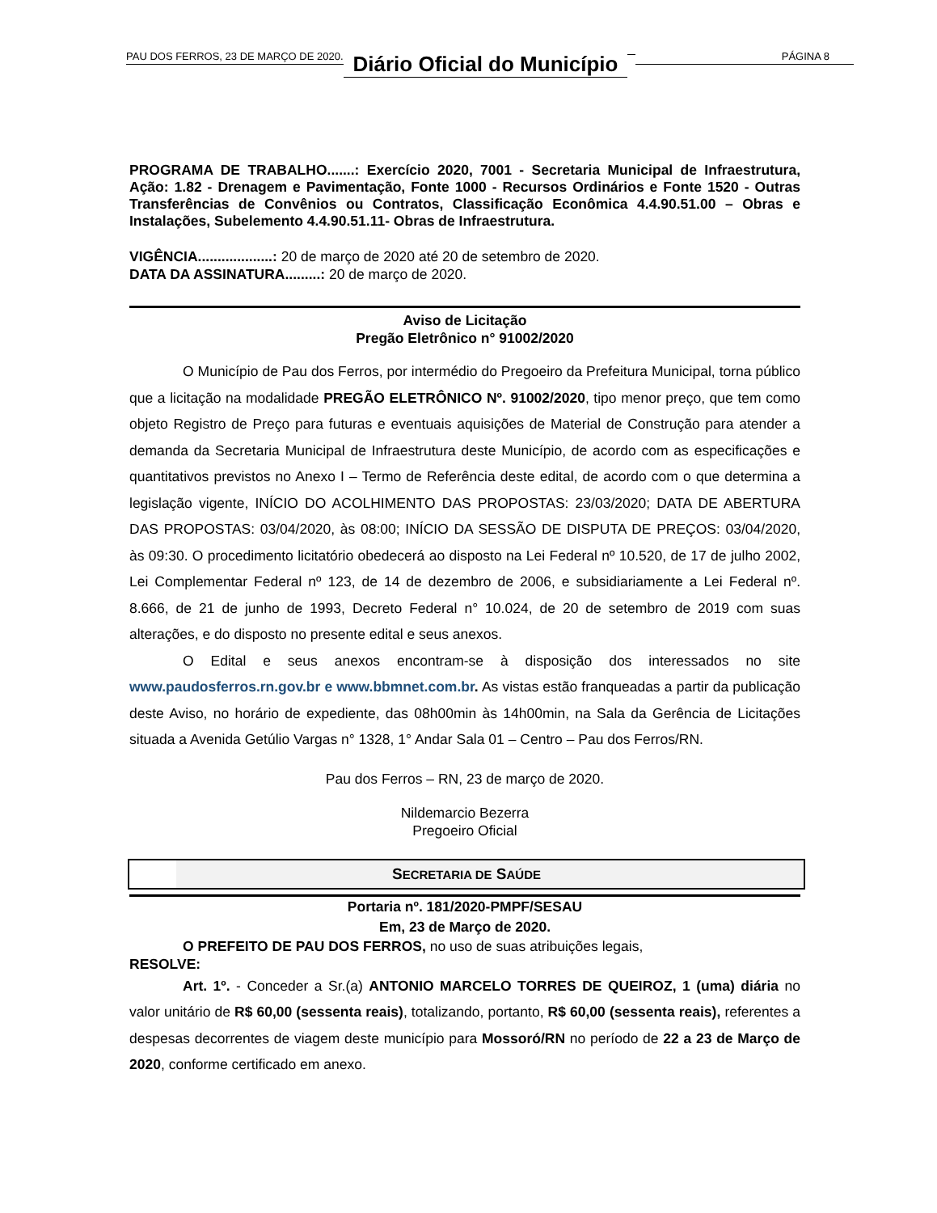PAU DOS FERROS, 23 DE MARÇO DE 2020. Diário Oficial do Município PÁGINA 8
PROGRAMA DE TRABALHO.......: Exercício 2020, 7001 - Secretaria Municipal de Infraestrutura, Ação: 1.82 - Drenagem e Pavimentação, Fonte 1000 - Recursos Ordinários e Fonte 1520 - Outras Transferências de Convênios ou Contratos, Classificação Econômica 4.4.90.51.00 – Obras e Instalações, Subelemento 4.4.90.51.11- Obras de Infraestrutura.
VIGÊNCIA...................: 20 de março de 2020 até 20 de setembro de 2020.
DATA DA ASSINATURA.........: 20 de março de 2020.
Aviso de Licitação
Pregão Eletrônico n° 91002/2020
O Município de Pau dos Ferros, por intermédio do Pregoeiro da Prefeitura Municipal, torna público que a licitação na modalidade PREGÃO ELETRÔNICO Nº. 91002/2020, tipo menor preço, que tem como objeto Registro de Preço para futuras e eventuais aquisições de Material de Construção para atender a demanda da Secretaria Municipal de Infraestrutura deste Município, de acordo com as especificações e quantitativos previstos no Anexo I – Termo de Referência deste edital, de acordo com o que determina a legislação vigente, INÍCIO DO ACOLHIMENTO DAS PROPOSTAS: 23/03/2020; DATA DE ABERTURA DAS PROPOSTAS: 03/04/2020, às 08:00; INÍCIO DA SESSÃO DE DISPUTA DE PREÇOS: 03/04/2020, às 09:30. O procedimento licitatório obedecerá ao disposto na Lei Federal nº 10.520, de 17 de julho 2002, Lei Complementar Federal nº 123, de 14 de dezembro de 2006, e subsidiariamente a Lei Federal nº. 8.666, de 21 de junho de 1993, Decreto Federal n° 10.024, de 20 de setembro de 2019 com suas alterações, e do disposto no presente edital e seus anexos.
O Edital e seus anexos encontram-se à disposição dos interessados no site www.paudosferros.rn.gov.br e www.bbmnet.com.br. As vistas estão franqueadas a partir da publicação deste Aviso, no horário de expediente, das 08h00min às 14h00min, na Sala da Gerência de Licitações situada a Avenida Getúlio Vargas n° 1328, 1° Andar Sala 01 – Centro – Pau dos Ferros/RN.
Pau dos Ferros – RN, 23 de março de 2020.
Nildemarcio Bezerra
Pregoeiro Oficial
SECRETARIA DE SAÚDE
Portaria nº. 181/2020-PMPF/SESAU
Em, 23 de Março de 2020.
O PREFEITO DE PAU DOS FERROS, no uso de suas atribuições legais,
RESOLVE:
Art. 1º. - Conceder a Sr.(a) ANTONIO MARCELO TORRES DE QUEIROZ, 1 (uma) diária no valor unitário de R$ 60,00 (sessenta reais), totalizando, portanto, R$ 60,00 (sessenta reais), referentes a despesas decorrentes de viagem deste município para Mossoró/RN no período de 22 a 23 de Março de 2020, conforme certificado em anexo.